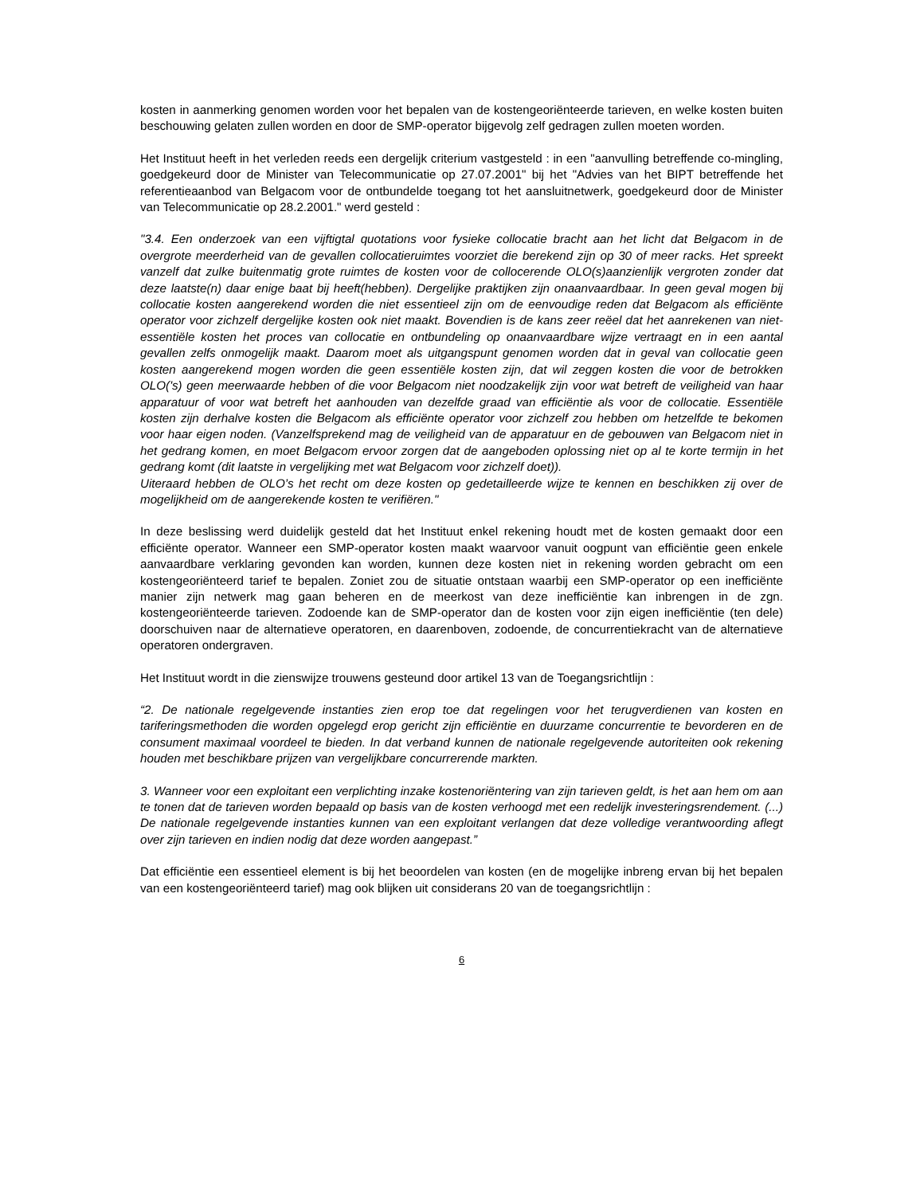kosten in aanmerking genomen worden voor het bepalen van de kostengeoriënteerde tarieven, en welke kosten buiten beschouwing gelaten zullen worden en door de SMP-operator bijgevolg zelf gedragen zullen moeten worden.
Het Instituut heeft in het verleden reeds een dergelijk criterium vastgesteld : in een "aanvulling betreffende co-mingling, goedgekeurd door de Minister van Telecommunicatie op 27.07.2001" bij het "Advies van het BIPT betreffende het referentieaanbod van Belgacom voor de ontbundelde toegang tot het aansluitnetwerk, goedgekeurd door de Minister van Telecommunicatie op 28.2.2001." werd gesteld :
"3.4. Een onderzoek van een vijftigtal quotations voor fysieke collocatie bracht aan het licht dat Belgacom in de overgrote meerderheid van de gevallen collocatieruimtes voorziet die berekend zijn op 30 of meer racks. Het spreekt vanzelf dat zulke buitenmatig grote ruimtes de kosten voor de collocerende OLO(s)aanzienlijk vergroten zonder dat deze laatste(n) daar enige baat bij heeft(hebben). Dergelijke praktijken zijn onaanvaardbaar. In geen geval mogen bij collocatie kosten aangerekend worden die niet essentieel zijn om de eenvoudige reden dat Belgacom als efficiënte operator voor zichzelf dergelijke kosten ook niet maakt. Bovendien is de kans zeer reëel dat het aanrekenen van niet-essentiële kosten het proces van collocatie en ontbundeling op onaanvaardbare wijze vertraagt en in een aantal gevallen zelfs onmogelijk maakt. Daarom moet als uitgangspunt genomen worden dat in geval van collocatie geen kosten aangerekend mogen worden die geen essentiële kosten zijn, dat wil zeggen kosten die voor de betrokken OLO('s) geen meerwaarde hebben of die voor Belgacom niet noodzakelijk zijn voor wat betreft de veiligheid van haar apparatuur of voor wat betreft het aanhouden van dezelfde graad van efficiëntie als voor de collocatie. Essentiële kosten zijn derhalve kosten die Belgacom als efficiënte operator voor zichzelf zou hebben om hetzelfde te bekomen voor haar eigen noden. (Vanzelfsprekend mag de veiligheid van de apparatuur en de gebouwen van Belgacom niet in het gedrang komen, en moet Belgacom ervoor zorgen dat de aangeboden oplossing niet op al te korte termijn in het gedrang komt (dit laatste in vergelijking met wat Belgacom voor zichzelf doet)).
Uiteraard hebben de OLO’s het recht om deze kosten op gedetailleerde wijze te kennen en beschikken zij over de mogelijkheid om de aangerekende kosten te verifiëren."
In deze beslissing werd duidelijk gesteld dat het Instituut enkel rekening houdt met de kosten gemaakt door een efficiënte operator. Wanneer een SMP-operator kosten maakt waarvoor vanuit oogpunt van efficiëntie geen enkele aanvaardbare verklaring gevonden kan worden, kunnen deze kosten niet in rekening worden gebracht om een kostengeoriënteerd tarief te bepalen. Zoniet zou de situatie ontstaan waarbij een SMP-operator op een inefficiënte manier zijn netwerk mag gaan beheren en de meerkost van deze inefficiëntie kan inbrengen in de zgn. kostengeoriënteerde tarieven. Zodoende kan de SMP-operator dan de kosten voor zijn eigen inefficiëntie (ten dele) doorschuiven naar de alternatieve operatoren, en daarenboven, zodoende, de concurrentiekracht van de alternatieve operatoren ondergraven.
Het Instituut wordt in die zienswijze trouwens gesteund door artikel 13 van de Toegangsrichtlijn :
“2. De nationale regelgevende instanties zien erop toe dat regelingen voor het terugverdienen van kosten en tariferingsmethoden die worden opgelegd erop gericht zijn efficiëntie en duurzame concurrentie te bevorderen en de consument maximaal voordeel te bieden. In dat verband kunnen de nationale regelgevende autoriteiten ook rekening houden met beschikbare prijzen van vergelijkbare concurrerende markten.
3. Wanneer voor een exploitant een verplichting inzake kostenoriëntering van zijn tarieven geldt, is het aan hem om aan te tonen dat de tarieven worden bepaald op basis van de kosten verhoogd met een redelijk investeringsrendement. (...) De nationale regelgevende instanties kunnen van een exploitant verlangen dat deze volledige verantwoording aflegt over zijn tarieven en indien nodig dat deze worden aangepast.”
Dat efficiëntie een essentieel element is bij het beoordelen van kosten (en de mogelijke inbreng ervan bij het bepalen van een kostengeoriënteerd tarief) mag ook blijken uit considerans 20 van de toegangsrichtlijn :
6